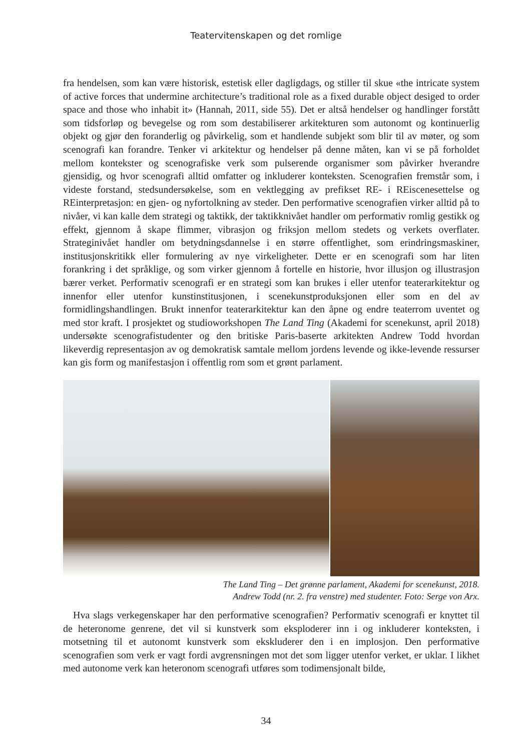Teatervitenskapen og det romlige
fra hendelsen, som kan være historisk, estetisk eller dagligdags, og stiller til skue «the intricate system of active forces that undermine architecture’s traditional role as a fixed durable object desiged to order space and those who inhabit it» (Hannah, 2011, side 55). Det er altså hendelser og handlinger forstått som tidsforløp og bevegelse og rom som destabiliserer arkitekturen som autonomt og kontinuerlig objekt og gjør den foranderlig og påvirkelig, som et handlende subjekt som blir til av møter, og som scenografi kan forandre. Tenker vi arkitektur og hendelser på denne måten, kan vi se på forholdet mellom kontekster og scenografiske verk som pulserende organismer som påvirker hverandre gjensidig, og hvor scenografi alltid omfatter og inkluderer konteksten. Scenografien fremstår som, i videste forstand, stedsundersøkelse, som en vektlegging av prefikset RE- i REiscenesettelse og REinterpretasjon: en gjen- og nyfortolkning av steder. Den performative scenografien virker alltid på to nivåer, vi kan kalle dem strategi og taktikk, der taktikknivået handler om performativ romlig gestikk og effekt, gjennom å skape flimmer, vibrasjon og friksjon mellom stedets og verkets overflater. Strateginivået handler om betydningsdannelse i en større offentlighet, som erindringsmaskiner, institusjonskritikk eller formulering av nye virkeligheter. Dette er en scenografi som har liten forankring i det språklige, og som virker gjennom å fortelle en historie, hvor illusjon og illustrasjon bærer verket. Performativ scenografi er en strategi som kan brukes i eller utenfor teaterarkitektur og innenfor eller utenfor kunstinstitusjonen, i scenekunstproduksjonen eller som en del av formidlingshandlingen. Brukt innenfor teaterarkitektur kan den åpne og endre teaterrom uventet og med stor kraft. I prosjektet og studioworkshopen The Land Ting (Akademi for scenekunst, april 2018) undersøkte scenografistudenter og den britiske Paris-baserte arkitekten Andrew Todd hvordan likeverdig representasjon av og demokratisk samtale mellom jordens levende og ikke-levende ressurser kan gis form og manifestasjon i offentlig rom som et grønt parlament.
The Land Ting – Det grønne parlament, Akademi for scenekunst, 2018.
Andrew Todd (nr. 2. fra venstre) med studenter. Foto: Serge von Arx.
Hva slags verkegenskaper har den performative scenografien? Performativ scenografi er knyttet til de heteronome genrene, det vil si kunstverk som eksploderer inn i og inkluderer konteksten, i motsetning til et autonomt kunstverk som ekskluderer den i en implosjon. Den performative scenografien som verk er vagt fordi avgrensningen mot det som ligger utenfor verket, er uklar. I likhet med autonome verk kan heteronom scenografi utføres som todimensjonalt bilde,
34